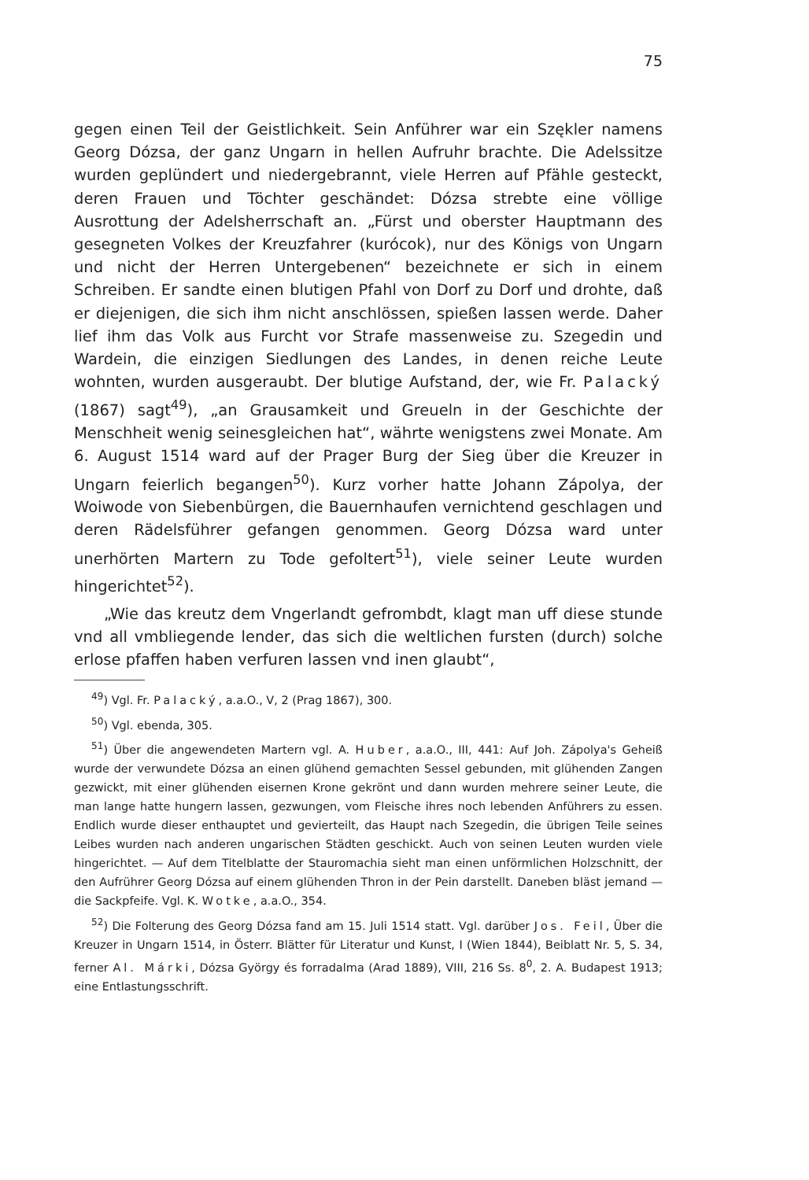75
gegen einen Teil der Geistlichkeit. Sein Anführer war ein Szękler namens Georg Dózsa, der ganz Ungarn in hellen Aufruhr brachte. Die Adelssitze wurden geplündert und niedergebrannt, viele Herren auf Pfähle gesteckt, deren Frauen und Töchter geschändet: Dózsa strebte eine völlige Ausrottung der Adelsherrschaft an. „Fürst und oberster Hauptmann des gesegneten Volkes der Kreuzfahrer (kurócok), nur des Königs von Ungarn und nicht der Herren Untergebenen“ bezeichnete er sich in einem Schreiben. Er sandte einen blutigen Pfahl von Dorf zu Dorf und drohte, daß er diejenigen, die sich ihm nicht anschlössen, spießen lassen werde. Daher lief ihm das Volk aus Furcht vor Strafe massenweise zu. Szegedin und Wardein, die einzigen Siedlungen des Landes, in denen reiche Leute wohnten, wurden ausgeraubt. Der blutige Aufstand, der, wie Fr. Palacký (1867) sagt<sup>49</sup>), „an Grausamkeit und Greueln in der Geschichte der Menschheit wenig seinesgleichen hat“, währte wenigstens zwei Monate. Am 6. August 1514 ward auf der Prager Burg der Sieg über die Kreuzer in Ungarn feierlich begangen<sup>50</sup>). Kurz vorher hatte Johann Zápolya, der Woiwode von Siebenbürgen, die Bauernhaufen vernichtend geschlagen und deren Rädelsführer gefangen genommen. Georg Dózsa ward unter unerhörten Martern zu Tode gefoltert<sup>51</sup>), viele seiner Leute wurden hingerichtet<sup>52</sup>).
„Wie das kreutz dem Vngerlandt gefrombdt, klagt man uff diese stunde vnd all vmbliegende lender, das sich die weltlichen fursten (durch) solche erlose pfaffen haben verfuren lassen vnd inen glaubt“,
<sup>49</sup>) Vgl. Fr. Palacký, a.a.O., V, 2 (Prag 1867), 300.
<sup>50</sup>) Vgl. ebenda, 305.
<sup>51</sup>) Über die angewendeten Martern vgl. A. Huber, a.a.O., III, 441: Auf Joh. Zápolya's Geheiß wurde der verwundete Dózsa an einen glühend gemachten Sessel gebunden, mit glühenden Zangen gezwickt, mit einer glühenden eisernen Krone gekrönt und dann wurden mehrere seiner Leute, die man lange hatte hungern lassen, gezwungen, vom Fleische ihres noch lebenden Anführers zu essen. Endlich wurde dieser enthauptet und gevierteilt, das Haupt nach Szegedin, die übrigen Teile seines Leibes wurden nach anderen ungarischen Städten geschickt. Auch von seinen Leuten wurden viele hingerichtet. — Auf dem Titelblatte der Stauromachia sieht man einen unförmlichen Holzschnitt, der den Aufrührer Georg Dózsa auf einem glühenden Thron in der Pein darstellt. Daneben bläst jemand — die Sackpfeife. Vgl. K. Wotke, a.a.O., 354.
<sup>52</sup>) Die Folterung des Georg Dózsa fand am 15. Juli 1514 statt. Vgl. darüber Jos. Feil, Über die Kreuzer in Ungarn 1514, in Österr. Blätter für Literatur und Kunst, I (Wien 1844), Beiblatt Nr. 5, S. 34, ferner Al. Márki, Dózsa György és forradalma (Arad 1889), VIII, 216 Ss. 8<sup>0</sup>, 2. A. Budapest 1913; eine Entlastungsschrift.